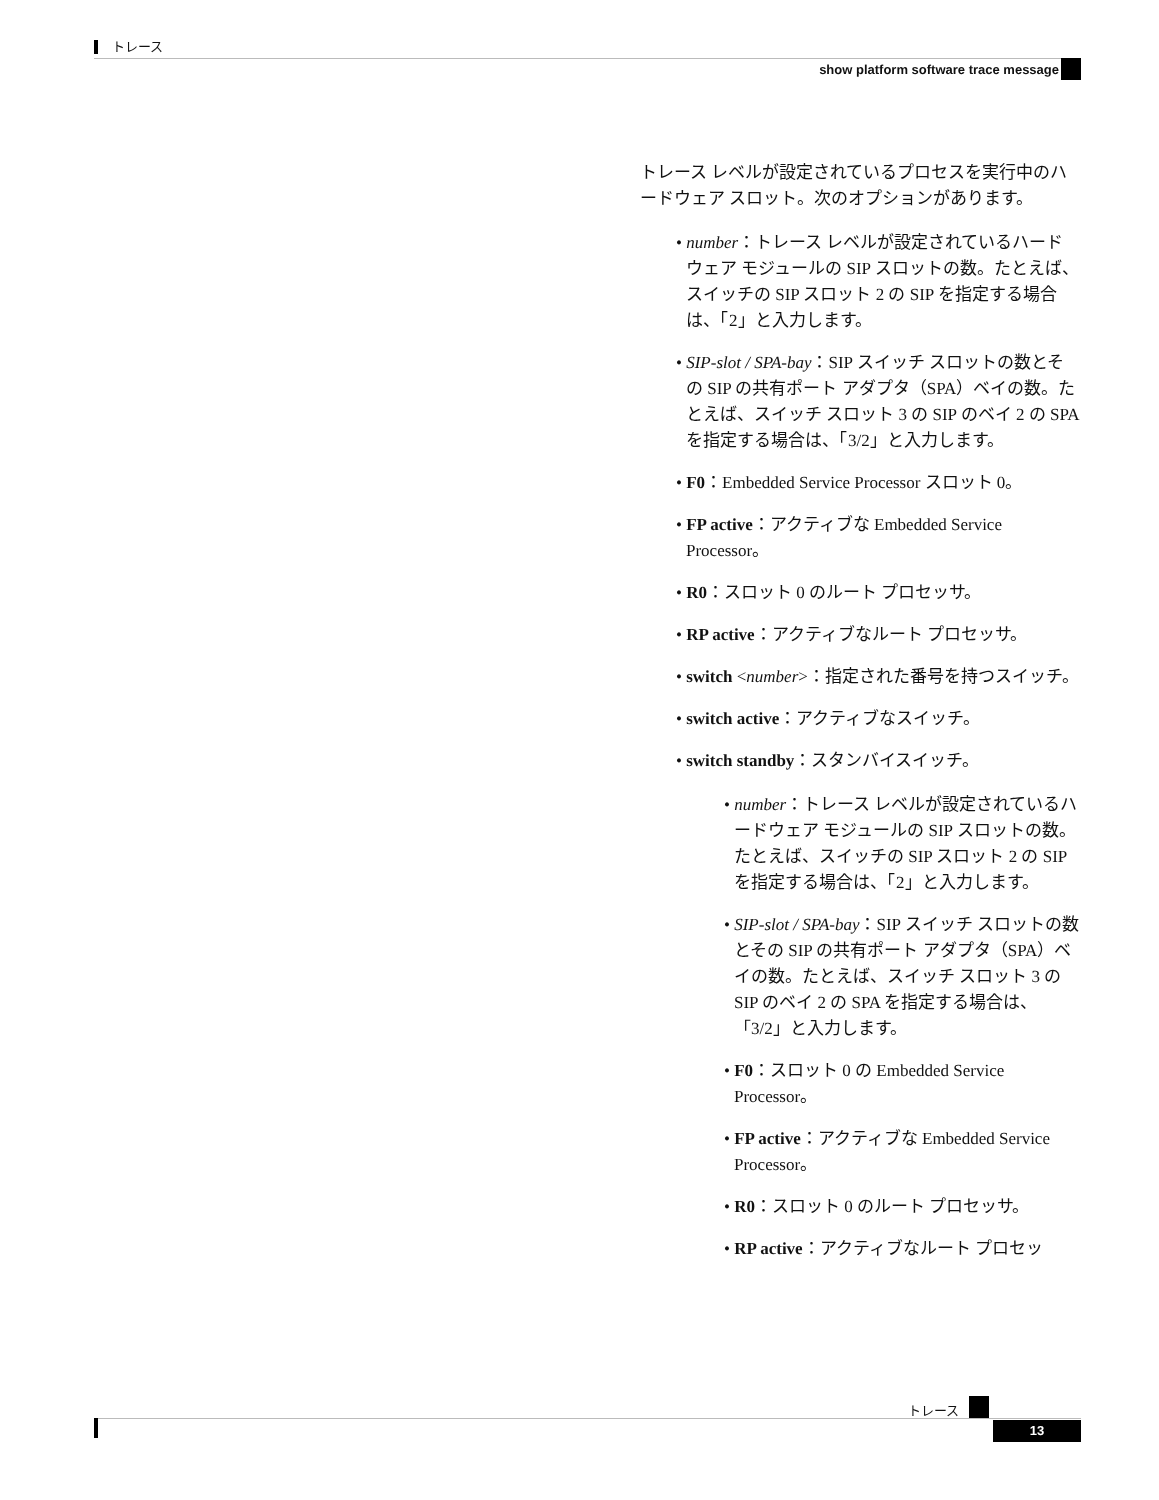トレース
show platform software trace message
トレース レベルが設定されているプロセスを実行中のハードウェア スロット。次のオプションがあります。
• number：トレース レベルが設定されているハードウェア モジュールの SIP スロットの数。たとえば、スイッチの SIP スロット 2 の SIP を指定する場合は、「2」と入力します。
• SIP-slot / SPA-bay：SIP スイッチ スロットの数とその SIP の共有ポート アダプタ（SPA）ベイの数。たとえば、スイッチ スロット 3 の SIP のベイ 2 の SPA を指定する場合は、「3/2」と入力します。
• F0：Embedded Service Processor スロット 0。
• FP active：アクティブな Embedded Service Processor。
• R0：スロット 0 のルート プロセッサ。
• RP active：アクティブなルート プロセッサ。
• switch <number>：指定された番号を持つスイッチ。
• switch active：アクティブなスイッチ。
• switch standby：スタンバイスイッチ。
• number：トレース レベルが設定されているハードウェア モジュールの SIP スロットの数。たとえば、スイッチの SIP スロット 2 の SIP を指定する場合は、「2」と入力します。
• SIP-slot / SPA-bay：SIP スイッチ スロットの数とその SIP の共有ポート アダプタ（SPA）ベイの数。たとえば、スイッチ スロット 3 の SIP のベイ 2 の SPA を指定する場合は、「3/2」と入力します。
• F0：スロット 0 の Embedded Service Processor。
• FP active：アクティブな Embedded Service Processor。
• R0：スロット 0 のルート プロセッサ。
• RP active：アクティブなルート プロセッ
トレース
13